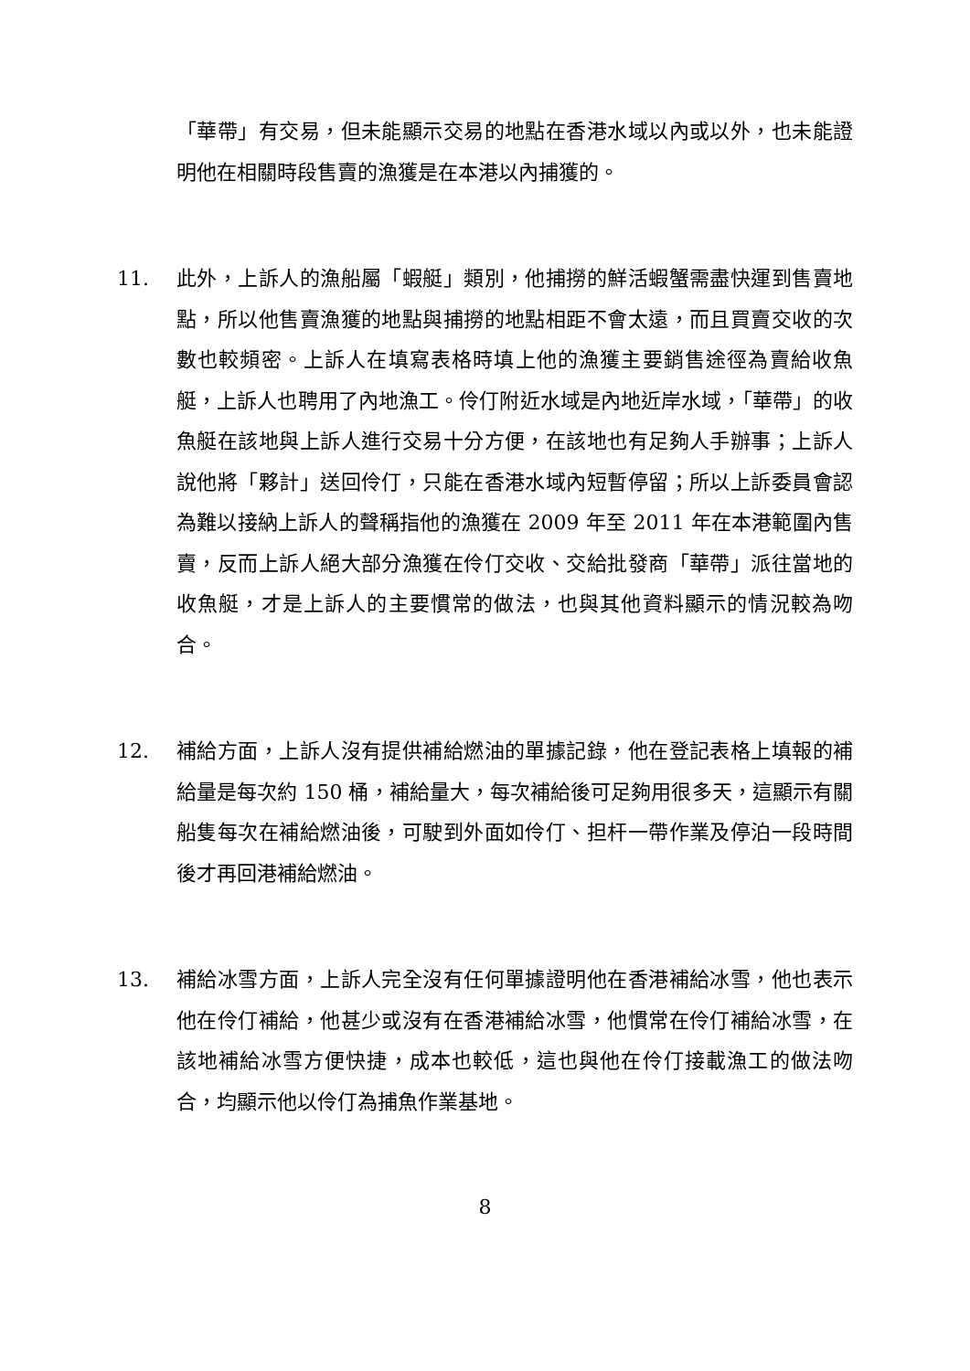「華帶」有交易，但未能顯示交易的地點在香港水域以內或以外，也未能證明他在相關時段售賣的漁獲是在本港以內捕獲的。
11. 此外，上訴人的漁船屬「蝦艇」類別，他捕撈的鮮活蝦蟹需盡快運到售賣地點，所以他售賣漁獲的地點與捕撈的地點相距不會太遠，而且買賣交收的次數也較頻密。上訴人在填寫表格時填上他的漁獲主要銷售途徑為賣給收魚艇，上訴人也聘用了內地漁工。伶仃附近水域是內地近岸水域，「華帶」的收魚艇在該地與上訴人進行交易十分方便，在該地也有足夠人手辦事；上訴人說他將「夥計」送回伶仃，只能在香港水域內短暫停留；所以上訴委員會認為難以接納上訴人的聲稱指他的漁獲在 2009 年至 2011 年在本港範圍內售賣，反而上訴人絕大部分漁獲在伶仃交收、交給批發商「華帶」派往當地的收魚艇，才是上訴人的主要慣常的做法，也與其他資料顯示的情況較為吻合。
12. 補給方面，上訴人沒有提供補給燃油的單據記錄，他在登記表格上填報的補給量是每次約 150 桶，補給量大，每次補給後可足夠用很多天，這顯示有關船隻每次在補給燃油後，可駛到外面如伶仃、担杆一帶作業及停泊一段時間後才再回港補給燃油。
13. 補給冰雪方面，上訴人完全沒有任何單據證明他在香港補給冰雪，他也表示他在伶仃補給，他甚少或沒有在香港補給冰雪，他慣常在伶仃補給冰雪，在該地補給冰雪方便快捷，成本也較低，這也與他在伶仃接載漁工的做法吻合，均顯示他以伶仃為捕魚作業基地。
8